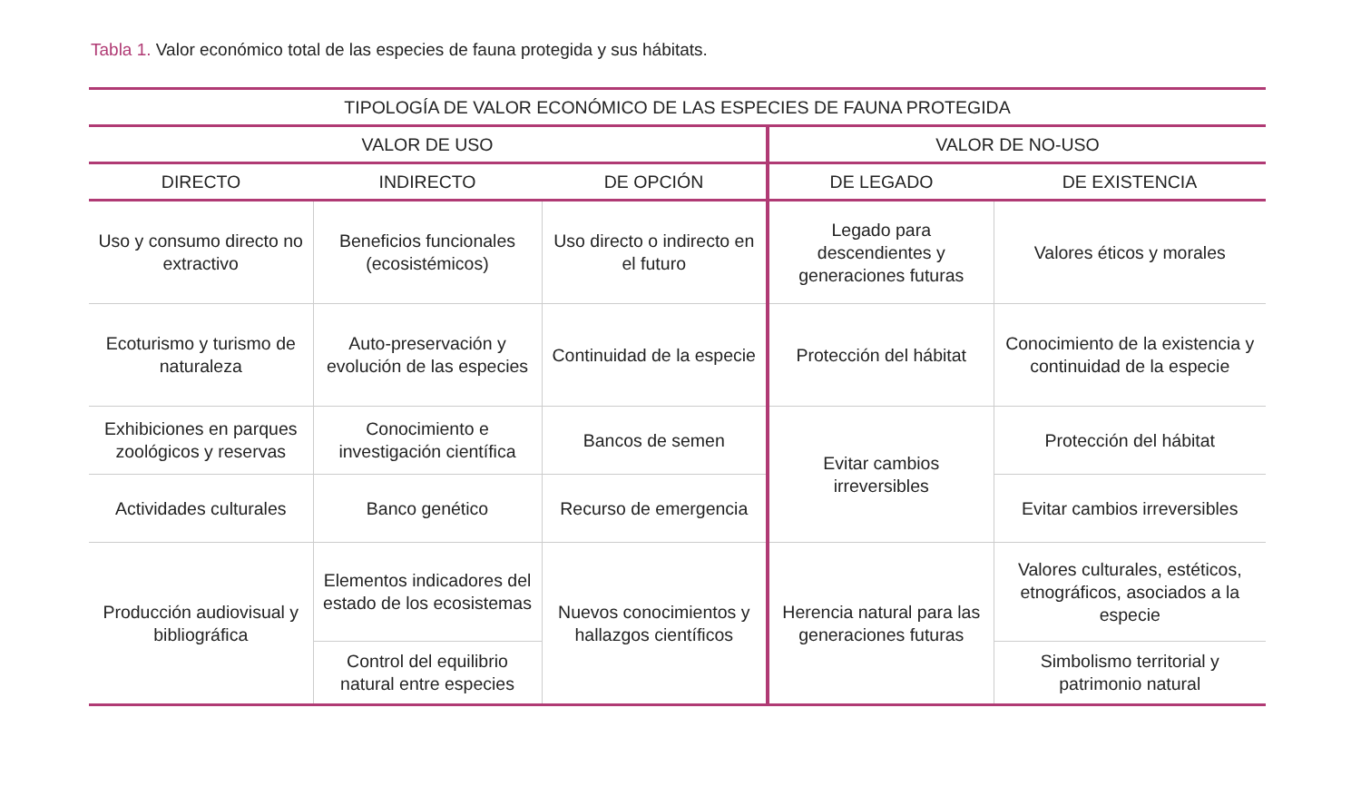Tabla 1. Valor económico total de las especies de fauna protegida y sus hábitats.
| TIPOLOGÍA DE VALOR ECONÓMICO DE LAS ESPECIES DE FAUNA PROTEGIDA | | | | |
| --- | --- | --- | --- | --- |
| VALOR DE USO | | | VALOR DE NO-USO | |
| DIRECTO | INDIRECTO | DE OPCIÓN | DE LEGADO | DE EXISTENCIA |
| Uso y consumo directo no extractivo | Beneficios funcionales (ecosistémicos) | Uso directo o indirecto en el futuro | Legado para descendientes y generaciones futuras | Valores éticos y morales |
| Ecoturismo y turismo de naturaleza | Auto-preservación y evolución de las especies | Continuidad de la especie | Protección del hábitat | Conocimiento de la existencia y continuidad de la especie |
| Exhibiciones en parques zoológicos y reservas | Conocimiento e investigación científica | Bancos de semen | Evitar cambios irreversibles | Protección del hábitat |
| Actividades culturales | Banco genético | Recurso de emergencia | | Evitar cambios irreversibles |
| Producción audiovisual y bibliográfica | Elementos indicadores del estado de los ecosistemas | Nuevos conocimientos y hallazgos científicos | Herencia natural para las generaciones futuras | Valores culturales, estéticos, etnográficos, asociados a la especie |
| | Control del equilibrio natural entre especies | | | Simbolismo territorial y patrimonio natural |